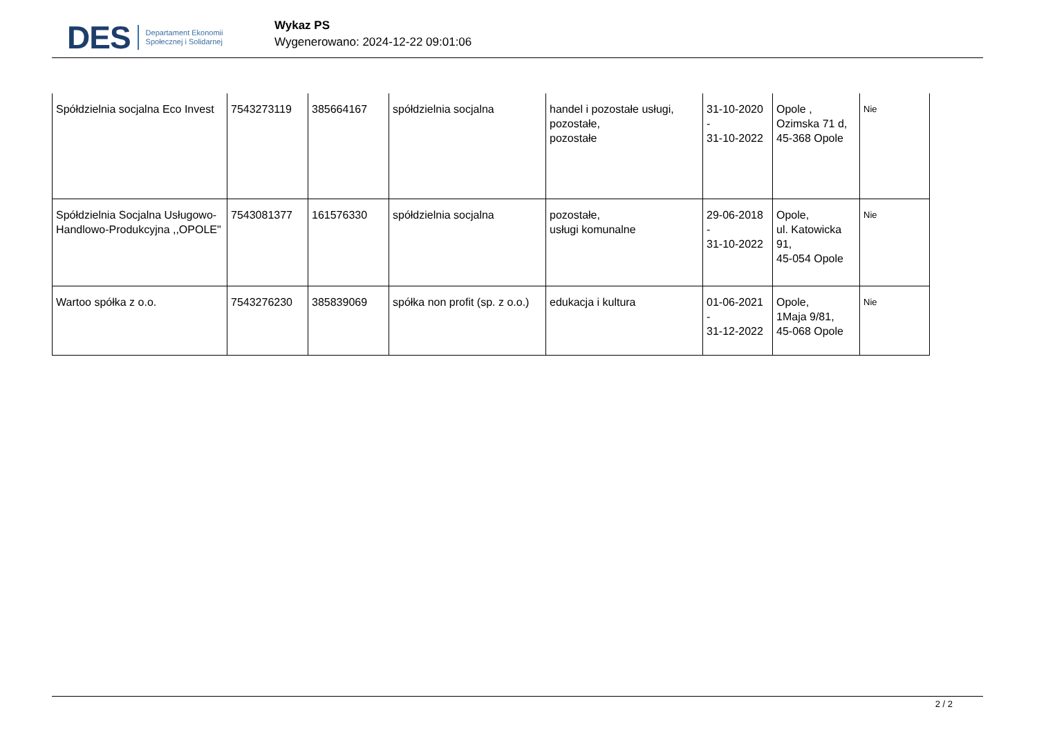DES
Departament Ekonomii
Społecznej i Solidarnej
Wykaz PS
Wygenerowano: 2024-12-22 09:01:06
| Spółdzielnia socjalna Eco Invest | 7543273119 | 385664167 | spółdzielnia socjalna | handel i pozostałe usługi, pozostałe, pozostałe | 31-10-2020 - 31-10-2022 | Opole , Ozimska 71 d, 45-368 Opole | Nie |
| Spółdzielnia Socjalna Usługowo-Handlowo-Produkcyjna ,,OPOLE" | 7543081377 | 161576330 | spółdzielnia socjalna | pozostałe, usługi komunalne | 29-06-2018 - 31-10-2022 | Opole, ul. Katowicka 91, 45-054 Opole | Nie |
| Wartoo spółka z o.o. | 7543276230 | 385839069 | spółka non profit (sp. z o.o.) | edukacja i kultura | 01-06-2021 - 31-12-2022 | Opole, 1Maja 9/81, 45-068 Opole | Nie |
2 / 2